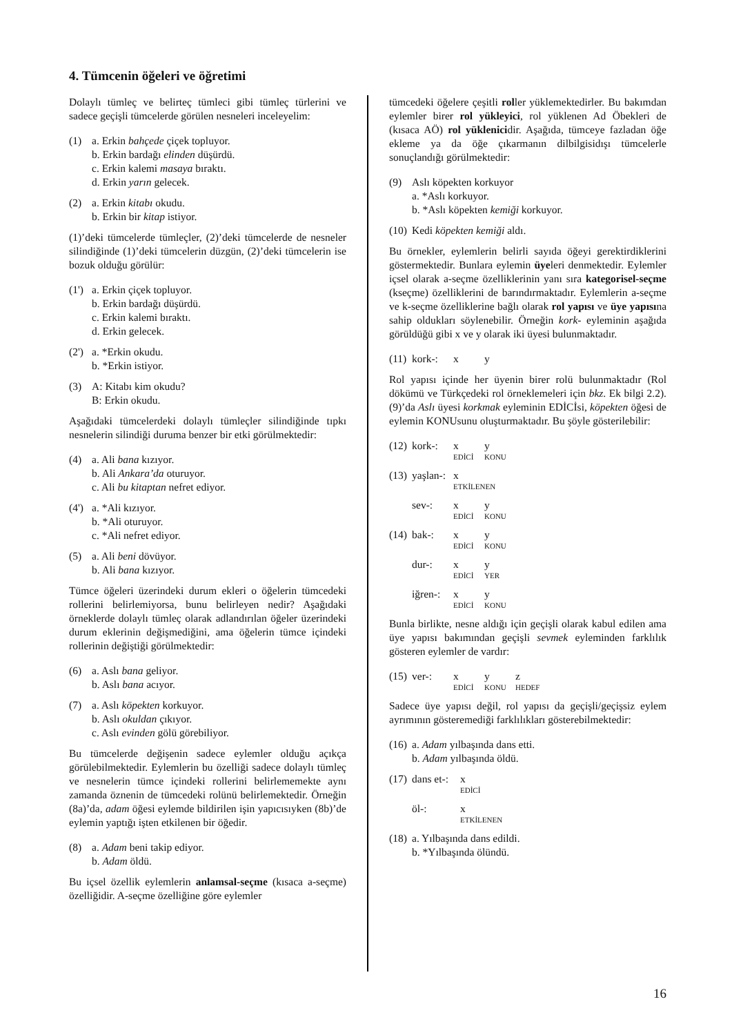4. Tümcenin öğeleri ve öğretimi
Dolaylı tümleç ve belirteç tümleci gibi tümleç türlerini ve sadece geçişli tümcelerde görülen nesneleri inceleyelim:
(1) a. Erkin bahçede çiçek topluyor.
b. Erkin bardağı elinden düşürdü.
c. Erkin kalemi masaya bıraktı.
d. Erkin yarın gelecek.
(2) a. Erkin kitabı okudu.
b. Erkin bir kitap istiyor.
(1)’deki tümcelerde tümleçler, (2)’deki tümcelerde de nesneler silindiğinde (1)’deki tümcelerin düzgün, (2)’deki tümcelerin ise bozuk olduğu görülür:
(1')
a. Erkin çiçek topluyor.
b. Erkin bardağı düşürdü.
c. Erkin kalemi bıraktı.
d. Erkin gelecek.
(2')
a. *Erkin okudu.
b. *Erkin istiyor.
(3) A: Kitabı kim okudu?
B: Erkin okudu.
Aşağıdaki tümcelerdeki dolaylı tümleçler silindiğinde tıpkı nesnelerin silindiği duruma benzer bir etki görülmektedir:
(4) a. Ali bana kızıyor.
b. Ali Ankara’da oturuyor.
c. Ali bu kitaptan nefret ediyor.
(4')
a. *Ali kızıyor.
b. *Ali oturuyor.
c. *Ali nefret ediyor.
(5) a. Ali beni dövüyor.
b. Ali bana kızıyor.
Tümce öğeleri üzerindeki durum ekleri o öğelerin tümcedeki rollerini belirlemiyorsa, bunu belirleyen nedir? Aşağıdaki örneklerde dolaylı tümleç olarak adlandırılan öğeler üzerindeki durum eklerinin değişmediğini, ama öğelerin tümce içindeki rollerinin değiştiği görülmektedir:
(6) a. Aslı bana geliyor.
b. Aslı bana acıyor.
(7) a. Aslı köpekten korkuyor.
b. Aslı okuldan çıkıyor.
c. Aslı evinden gölü görebiliyor.
Bu tümcelerde değişenin sadece eylemler olduğu açıkça görülebilmektedir. Eylemlerin bu özelliği sadece dolaylı tümleç ve nesnelerin tümce içindeki rollerini belirlememekte aynı zamanda öznenin de tümcedeki rolünü belirlemektedir. Örneğin (8a)’da, adam öğesi eylemde bildirilen işin yapıcısıyken (8b)’de eylemin yaptığı işten etkilenen bir öğedir.
(8) a. Adam beni takip ediyor.
b. Adam öldü.
Bu içsel özellik eylemlerin anlamsal-seçme (kısaca a-seçme) özelliğidir. A-seçme özelliğine göre eylemler
tümcedeki öğelere çeşitli roller yüklemektedirler. Bu bakımdan eylemler birer rol yükleyici, rol yüklenen Ad Öbekleri de (kısaca AÖ) rol yüklenicidir. Aşağıda, tümceye fazladan öğe ekleme ya da öğe çıkarmanın dilbilgisidışı tümcelerle sonuçlandığı görülmektedir:
(9) Aslı köpekten korkuyor
a. *Aslı korkuyor.
b. *Aslı köpekten kemiği korkuyor.
(10)
Kedi köpekten kemiği aldı.
Bu örnekler, eylemlerin belirli sayıda öğeyi gerektirdiklerini göstermektedir. Bunlara eylemin üyeleri denmektedir. Eylemler içsel olarak a-seçme özelliklerinin yanı sıra kategorisel-seçme (kseçme) özelliklerini de barındırmaktadır. Eylemlerin a-seçme ve k-seçme özelliklerine bağlı olarak rol yapısı ve üye yapısına sahip oldukları söylenebilir. Örneğin kork- eyleminin aşağıda görüldüğü gibi x ve y olarak iki üyesi bulunmaktadır.
(11)
kork-: x y
Rol yapısı içinde her üyenin birer rolü bulunmaktadır (Rol dökümü ve Türkçedeki rol örneklemeleri için bkz. Ek bilgi 2.2). (9)’da Aslı üyesi korkmak eyleminin EDİCİsi, köpekten öğesi de eylemin KONUsunu oluşturmaktadır. Bu şöyle gösterilebilir:
(12)
kork-: x y
EDİCİ KONU
(13)
yaşlan-: x
ETKİLENEN
sev-: x y
EDİCİ KONU
(14)
bak-: x y
EDİCİ KONU
dur-: x y
EDİCİ YER
iğren-: x y
EDİCİ KONU
Bunla birlikte, nesne aldığı için geçişli olarak kabul edilen ama üye yapısı bakımından geçişli sevmek eyleminden farklılık gösteren eylemler de vardır:
(15)
ver-: x y z
EDİCİ KONU HEDEF
Sadece üye yapısı değil, rol yapısı da geçişli/geçişsiz eylem ayrımının gösteremediği farklılıkları gösterebilmektedir:
(16)
a. Adam yılbaşında dans etti.
b. Adam yılbaşında öldü.
(17)
dans et-: x
EDİCİ
öl-: x
ETKİLENEN
(18)
a. Yılbaşında dans edildi.
b. *Yılbaşında ölündü.
16